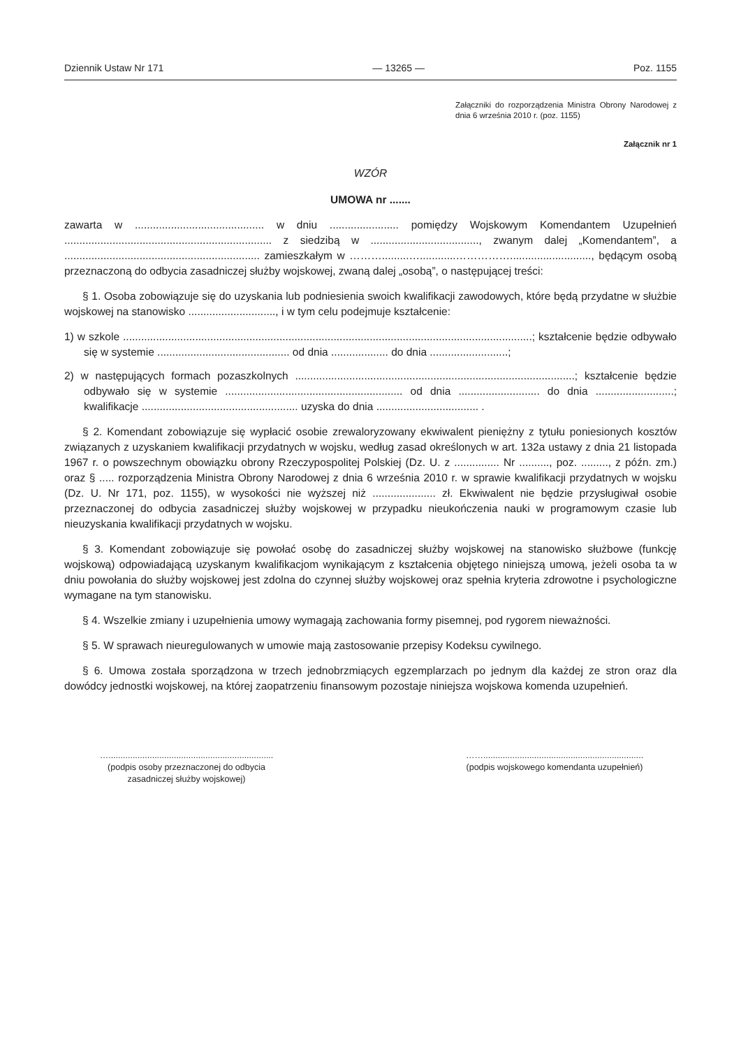Dziennik Ustaw Nr 171 — 13265 — Poz. 1155
Załączniki do rozporządzenia Ministra Obrony Narodowej z dnia 6 września 2010 r. (poz. 1155)
Załącznik nr 1
WZÓR
UMOWA nr .......
zawarta w ........................................... w dniu ....................... pomiędzy Wojskowym Komendantem Uzupełnień ..................................................................... z siedzibą w ...................................., zwanym dalej „Komendantem”, a ................................................................. zamieszkałym w ……….........…............……………..........................., będącym osobą przeznaczoną do odbycia zasadniczej służby wojskowej, zwaną dalej „osobą”, o następującej treści:
§ 1. Osoba zobowiązuje się do uzyskania lub podniesienia swoich kwalifikacji zawodowych, które będą przydatne w służbie wojskowej na stanowisko ............................., i w tym celu podejmuje kształcenie:
1) w szkole ........................................................................................................................................; kształcenie będzie odbywało się w systemie ............................................ od dnia ................... do dnia ..........................;
2) w następujących formach pozaszkolnych .............................................................................................; kształcenie będzie odbywało się w systemie ........................................................... od dnia ........................... do dnia ..........................; kwalifikacje .................................................... uzyska do dnia .................................. .
§ 2. Komendant zobowiązuje się wypłacić osobie zrewaloryzowany ekwiwalent pieniężny z tytułu poniesionych kosztów związanych z uzyskaniem kwalifikacji przydatnych w wojsku, według zasad określonych w art. 132a ustawy z dnia 21 listopada 1967 r. o powszechnym obowiązku obrony Rzeczypospolitej Polskiej (Dz. U. z ............... Nr .........., poz. ........., z późn. zm.) oraz § ..... rozporządzenia Ministra Obrony Narodowej z dnia 6 września 2010 r. w sprawie kwalifikacji przydatnych w wojsku (Dz. U. Nr 171, poz. 1155), w wysokości nie wyższej niż ..................... zł. Ekwiwalent nie będzie przysługiwał osobie przeznaczonej do odbycia zasadniczej służby wojskowej w przypadku nieukończenia nauki w programowym czasie lub nieuzyskania kwalifikacji przydatnych w wojsku.
§ 3. Komendant zobowiązuje się powołać osobę do zasadniczej służby wojskowej na stanowisko służbowe (funkcję wojskową) odpowiadającą uzyskanym kwalifikacjom wynikającym z kształcenia objętego niniejszą umową, jeżeli osoba ta w dniu powołania do służby wojskowej jest zdolna do czynnej służby wojskowej oraz spełnia kryteria zdrowotne i psychologiczne wymagane na tym stanowisku.
§ 4. Wszelkie zmiany i uzupełnienia umowy wymagają zachowania formy pisemnej, pod rygorem nieważności.
§ 5. W sprawach nieuregulowanych w umowie mają zastosowanie przepisy Kodeksu cywilnego.
§ 6. Umowa została sporządzona w trzech jednobrzmiących egzemplarzach po jednym dla każdej ze stron oraz dla dowódcy jednostki wojskowej, na której zaopatrzeniu finansowym pozostaje niniejsza wojskowa komenda uzupełnień.
…....................................................................
(podpis osoby przeznaczonej do odbycia
zasadniczej służby wojskowej)
……..................................................................
(podpis wojskowego komendanta uzupełnień)